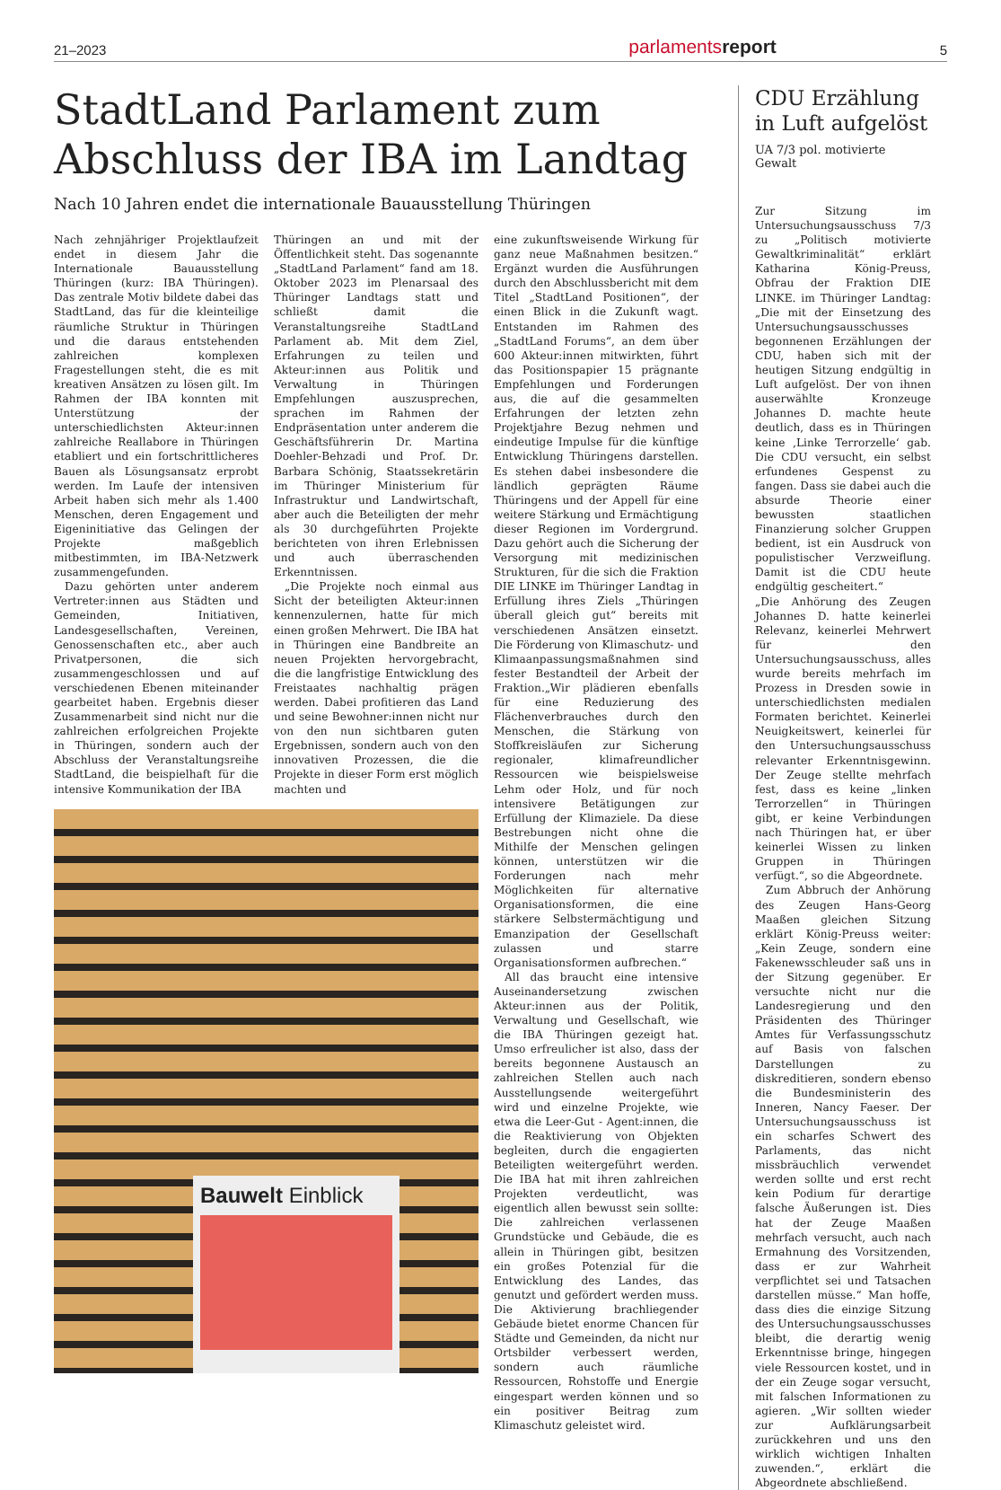21–2023 parlamentsreport 5
StadtLand Parlament zum Abschluss der IBA im Landtag
Nach 10 Jahren endet die internationale Bauausstellung Thüringen
Nach zehnjähriger Projektlaufzeit endet in diesem Jahr die Internationale Bauausstellung Thüringen (kurz: IBA Thüringen). Das zentrale Motiv bildete dabei das StadtLand, das für die kleinteilige räumliche Struktur in Thüringen und die daraus entstehenden zahlreichen komplexen Fragestellungen steht, die es mit kreativen Ansätzen zu lösen gilt. Im Rahmen der IBA konnten mit Unterstützung der unterschiedlichsten Akteur:innen zahlreiche Reallabore in Thüringen etabliert und ein fortschrittlicheres Bauen als Lösungsansatz erprobt werden. Im Laufe der intensiven Arbeit haben sich mehr als 1.400 Menschen, deren Engagement und Eigeninitiative das Gelingen der Projekte maßgeblich mitbestimmten, im IBA-Netzwerk zusammengefunden.
Dazu gehörten unter anderem Vertreter:innen aus Städten und Gemeinden, Initiativen, Landesgesellschaften, Vereinen, Genossenschaften etc., aber auch Privatpersonen, die sich zusammengeschlossen und auf verschiedenen Ebenen miteinander gearbeitet haben. Ergebnis dieser Zusammenarbeit sind nicht nur die zahlreichen erfolgreichen Projekte in Thüringen, sondern auch der Abschluss der Veranstaltungsreihe StadtLand, die beispielhaft für die intensive Kommunikation der IBA
Thüringen an und mit der Öffentlichkeit steht. Das sogenannte „StadtLand Parlament“ fand am 18. Oktober 2023 im Plenarsaal des Thüringer Landtags statt und schließt damit die Veranstaltungsreihe StadtLand Parlament ab. Mit dem Ziel, Erfahrungen zu teilen und Akteur:innen aus Politik und Verwaltung in Thüringen Empfehlungen auszusprechen, sprachen im Rahmen der Endpräsentation unter anderem die Geschäftsführerin Dr. Martina Doehler-Behzadi und Prof. Dr. Barbara Schönig, Staatssekretärin im Thüringer Ministerium für Infrastruktur und Landwirtschaft, aber auch die Beteiligten der mehr als 30 durchgeführten Projekte berichteten von ihren Erlebnissen und auch überraschenden Erkenntnissen.
„Die Projekte noch einmal aus Sicht der beteiligten Akteur:innen kennenzulernen, hatte für mich einen großen Mehrwert. Die IBA hat in Thüringen eine Bandbreite an neuen Projekten hervorgebracht, die die langfristige Entwicklung des Freistaates nachhaltig prägen werden. Dabei profitieren das Land und seine Bewohner:innen nicht nur von den nun sichtbaren guten Ergebnissen, sondern auch von den innovativen Prozessen, die die Projekte in dieser Form erst möglich machten und
Bauwelt Einblick
eine zukunftsweisende Wirkung für ganz neue Maßnahmen besitzen.“ Ergänzt wurden die Ausführungen durch den Abschlussbericht mit dem Titel „StadtLand Positionen“, der einen Blick in die Zukunft wagt. Entstanden im Rahmen des „StadtLand Forums“, an dem über 600 Akteur:innen mitwirkten, führt das Positionspapier 15 prägnante Empfehlungen und Forderungen aus, die auf die gesammelten Erfahrungen der letzten zehn Projektjahre Bezug nehmen und eindeutige Impulse für die künftige Entwicklung Thüringens darstellen. Es stehen dabei insbesondere die ländlich geprägten Räume Thüringens und der Appell für eine weitere Stärkung und Ermächtigung dieser Regionen im Vordergrund. Dazu gehört auch die Sicherung der Versorgung mit medizinischen Strukturen, für die sich die Fraktion DIE LINKE im Thüringer Landtag in Erfüllung ihres Ziels „Thüringen überall gleich gut“ bereits mit verschiedenen Ansätzen einsetzt. Die Förderung von Klimaschutz- und Klimaanpassungsmaßnahmen sind fester Bestandteil der Arbeit der Fraktion.„Wir plädieren ebenfalls für eine Reduzierung des Flächenverbrauches durch den Menschen, die Stärkung von Stoffkreisläufen zur Sicherung regionaler, klimafreundlicher Ressourcen wie beispielsweise Lehm oder Holz, und für noch intensivere Betätigungen zur Erfüllung der Klimaziele. Da diese Bestrebungen nicht ohne die Mithilfe der Menschen gelingen können, unterstützen wir die Forderungen nach mehr Möglichkeiten für alternative Organisationsformen, die eine stärkere Selbstermächtigung und Emanzipation der Gesellschaft zulassen und starre Organisationsformen aufbrechen.“
All das braucht eine intensive Auseinandersetzung zwischen Akteur:innen aus der Politik, Verwaltung und Gesellschaft, wie die IBA Thüringen gezeigt hat. Umso erfreulicher ist also, dass der bereits begonnene Austausch an zahlreichen Stellen auch nach Ausstellungsende weitergeführt wird und einzelne Projekte, wie etwa die Leer-Gut - Agent:innen, die die Reaktivierung von Objekten begleiten, durch die engagierten Beteiligten weitergeführt werden. Die IBA hat mit ihren zahlreichen Projekten verdeutlicht, was eigentlich allen bewusst sein sollte: Die zahlreichen verlassenen Grundstücke und Gebäude, die es allein in Thüringen gibt, besitzen ein großes Potenzial für die Entwicklung des Landes, das genutzt und gefördert werden muss. Die Aktivierung brachliegender Gebäude bietet enorme Chancen für Städte und Gemeinden, da nicht nur Ortsbilder verbessert werden, sondern auch räumliche Ressourcen, Rohstoffe und Energie eingespart werden können und so ein positiver Beitrag zum Klimaschutz geleistet wird.
CDU Erzählung in Luft aufgelöst
UA 7/3 pol. motivierte Gewalt
Zur Sitzung im Untersuchungsausschuss 7/3 zu „Politisch motivierte Gewaltkriminalität“ erklärt Katharina König-Preuss, Obfrau der Fraktion DIE LINKE. im Thüringer Landtag: „Die mit der Einsetzung des Untersuchungsausschusses begonnenen Erzählungen der CDU, haben sich mit der heutigen Sitzung endgültig in Luft aufgelöst. Der von ihnen auserwählte Kronzeuge Johannes D. machte heute deutlich, dass es in Thüringen keine ‚Linke Terrorzelle‘ gab. Die CDU versucht, ein selbst erfundenes Gespenst zu fangen. Dass sie dabei auch die absurde Theorie einer bewussten staatlichen Finanzierung solcher Gruppen bedient, ist ein Ausdruck von populistischer Verzweiflung. Damit ist die CDU heute endgültig gescheitert.“
„Die Anhörung des Zeugen Johannes D. hatte keinerlei Relevanz, keinerlei Mehrwert für den Untersuchungsausschuss, alles wurde bereits mehrfach im Prozess in Dresden sowie in unterschiedlichsten medialen Formaten berichtet. Keinerlei Neuigkeitswert, keinerlei für den Untersuchungsausschuss relevanter Erkenntnisgewinn. Der Zeuge stellte mehrfach fest, dass es keine „linken Terrorzellen“ in Thüringen gibt, er keine Verbindungen nach Thüringen hat, er über keinerlei Wissen zu linken Gruppen in Thüringen verfügt.“, so die Abgeordnete.
Zum Abbruch der Anhörung des Zeugen Hans-Georg Maaßen gleichen Sitzung erklärt König-Preuss weiter: „Kein Zeuge, sondern eine Fakenewsschleuder saß uns in der Sitzung gegenüber. Er versuchte nicht nur die Landesregierung und den Präsidenten des Thüringer Amtes für Verfassungsschutz auf Basis von falschen Darstellungen zu diskreditieren, sondern ebenso die Bundesministerin des Inneren, Nancy Faeser. Der Untersuchungsausschuss ist ein scharfes Schwert des Parlaments, das nicht missbräuchlich verwendet werden sollte und erst recht kein Podium für derartige falsche Äußerungen ist. Dies hat der Zeuge Maaßen mehrfach versucht, auch nach Ermahnung des Vorsitzenden, dass er zur Wahrheit verpflichtet sei und Tatsachen darstellen müsse.“ Man hoffe, dass dies die einzige Sitzung des Untersuchungsausschusses bleibt, die derartig wenig Erkenntnisse bringe, hingegen viele Ressourcen kostet, und in der ein Zeuge sogar versucht, mit falschen Informationen zu agieren. „Wir sollten wieder zur Aufklärungsarbeit zurückkehren und uns den wirklich wichtigen Inhalten zuwenden.“, erklärt die Abgeordnete abschließend.